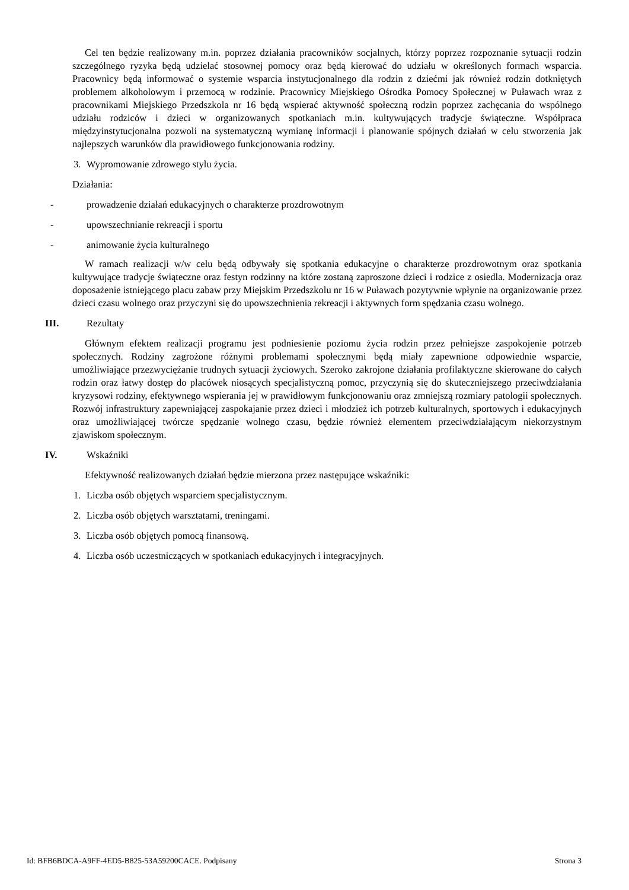Cel ten będzie realizowany m.in. poprzez działania pracowników socjalnych, którzy poprzez rozpoznanie sytuacji rodzin szczególnego ryzyka będą udzielać stosownej pomocy oraz będą kierować do udziału w określonych formach wsparcia. Pracownicy będą informować o systemie wsparcia instytucjonalnego dla rodzin z dziećmi jak również rodzin dotkniętych problemem alkoholowym i przemocą w rodzinie. Pracownicy Miejskiego Ośrodka Pomocy Społecznej w Puławach wraz z pracownikami Miejskiego Przedszkola nr 16 będą wspierać aktywność społeczną rodzin poprzez zachęcania do wspólnego udziału rodziców i dzieci w organizowanych spotkaniach m.in. kultywujących tradycje świąteczne. Współpraca międzyinstytucjonalna pozwoli na systematyczną wymianę informacji i planowanie spójnych działań w celu stworzenia jak najlepszych warunków dla prawidłowego funkcjonowania rodziny.
3. Wypromowanie zdrowego stylu życia.
Działania:
- prowadzenie działań edukacyjnych o charakterze prozdrowotnym
- upowszechnianie rekreacji i sportu
- animowanie życia kulturalnego
W ramach realizacji w/w celu będą odbywały się spotkania edukacyjne o charakterze prozdrowotnym oraz spotkania kultywujące tradycje świąteczne oraz festyn rodzinny na które zostaną zaproszone dzieci i rodzice z osiedla. Modernizacja oraz doposażenie istniejącego placu zabaw przy Miejskim Przedszkolu nr 16 w Puławach pozytywnie wpłynie na organizowanie przez dzieci czasu wolnego oraz przyczyni się do upowszechnienia rekreacji i aktywnych form spędzania czasu wolnego.
III. Rezultaty
Głównym efektem realizacji programu jest podniesienie poziomu życia rodzin przez pełniejsze zaspokojenie potrzeb społecznych. Rodziny zagrożone różnymi problemami społecznymi będą miały zapewnione odpowiednie wsparcie, umożliwiające przezwyciężanie trudnych sytuacji życiowych. Szeroko zakrojone działania profilaktyczne skierowane do całych rodzin oraz łatwy dostęp do placówek niosących specjalistyczną pomoc, przyczynią się do skuteczniejszego przeciwdziałania kryzysowi rodziny, efektywnego wspierania jej w prawidłowym funkcjonowaniu oraz zmniejszą rozmiary patologii społecznych. Rozwój infrastruktury zapewniającej zaspokajanie przez dzieci i młodzież ich potrzeb kulturalnych, sportowych i edukacyjnych oraz umożliwiającej twórcze spędzanie wolnego czasu, będzie również elementem przeciwdziałającym niekorzystnym zjawiskom społecznym.
IV. Wskaźniki
Efektywność realizowanych działań będzie mierzona przez następujące wskaźniki:
1. Liczba osób objętych wsparciem specjalistycznym.
2. Liczba osób objętych warsztatami, treningami.
3. Liczba osób objętych pomocą finansową.
4. Liczba osób uczestniczących w spotkaniach edukacyjnych i integracyjnych.
Id: BFB6BDCA-A9FF-4ED5-B825-53A59200CACE. Podpisany Strona 3